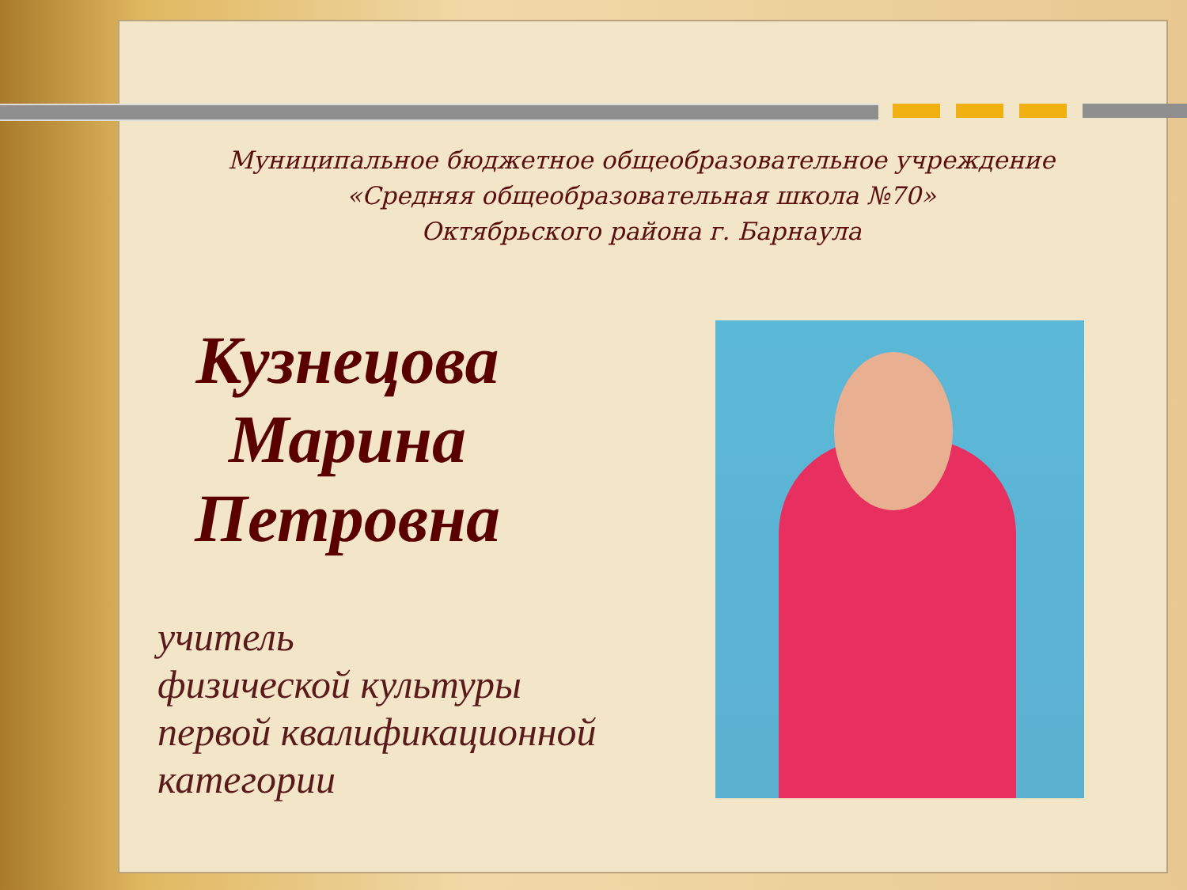Муниципальное бюджетное общеобразовательное учреждение
«Средняя общеобразовательная школа №70»
Октябрьского района г. Барнаула
Кузнецова
Марина
Петровна
учитель
физической культуры
первой квалификационной
категории